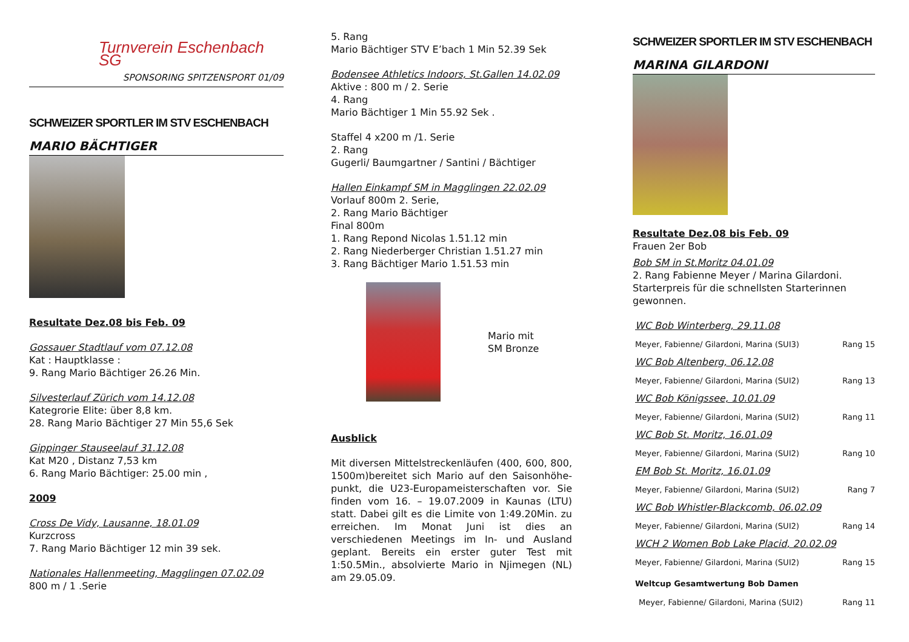Turnverein Eschenbach SG
SPONSORING SPITZENSPORT 01/09
SCHWEIZER SPORTLER IM STV ESCHENBACH
MARIO BÄCHTIGER
Resultate Dez.08 bis Feb. 09
Gossauer Stadtlauf vom 07.12.08
Kat : Hauptklasse :
9. Rang Mario Bächtiger 26.26 Min.
Silvesterlauf Zürich vom 14.12.08
Kategrorie Elite: über 8,8 km.
28. Rang Mario Bächtiger 27 Min 55,6 Sek
Gippinger Stauseelauf 31.12.08
Kat M20 , Distanz 7,53 km
6. Rang Mario Bächtiger: 25.00 min ,
2009
Cross De Vidy, Lausanne, 18.01.09
Kurzcross
7. Rang Mario Bächtiger 12 min 39 sek.
Nationales Hallenmeeting, Magglingen 07.02.09
800 m / 1 .Serie
5. Rang
Mario Bächtiger STV E’bach 1 Min 52.39 Sek
Bodensee Athletics Indoors, St.Gallen 14.02.09
Aktive : 800 m / 2. Serie
4. Rang
Mario Bächtiger 1 Min 55.92 Sek .
Staffel 4 x200 m /1. Serie
2. Rang
Gugerli/ Baumgartner / Santini / Bächtiger
Hallen Einkampf SM in Magglingen 22.02.09
Vorlauf 800m 2. Serie,
2. Rang Mario Bächtiger
Final 800m
1. Rang Repond Nicolas 1.51.12 min
2. Rang Niederberger Christian 1.51.27 min
3. Rang Bächtiger Mario 1.51.53 min
Mario mit
SM Bronze
Ausblick
Mit diversen Mittelstreckenläufen (400, 600, 800, 1500m)bereitet sich Mario auf den Saisonhöhe-punkt, die U23-Europameisterschaften vor. Sie finden vom 16. – 19.07.2009 in Kaunas (LTU) statt. Dabei gilt es die Limite von 1:49.20Min. zu erreichen. Im Monat Juni ist dies an verschiedenen Meetings im In- und Ausland geplant. Bereits ein erster guter Test mit 1:50.5Min., absolvierte Mario in Njimegen (NL) am 29.05.09.
SCHWEIZER SPORTLER IM STV ESCHENBACH
MARINA GILARDONI
Resultate Dez.08 bis Feb. 09
Frauen 2er Bob
Bob SM in St.Moritz 04.01.09
2. Rang Fabienne Meyer / Marina Gilardoni.
Starterpreis für die schnellsten Starterinnen gewonnen.
WC Bob Winterberg, 29.11.08
Meyer, Fabienne/ Gilardoni, Marina (SUI3) Rang 15
WC Bob Altenberg, 06.12.08
Meyer, Fabienne/ Gilardoni, Marina (SUI2) Rang 13
WC Bob Königssee, 10.01.09
Meyer, Fabienne/ Gilardoni, Marina (SUI2) Rang 11
WC Bob St. Moritz, 16.01.09
Meyer, Fabienne/ Gilardoni, Marina (SUI2) Rang 10
EM Bob St. Moritz, 16.01.09
Meyer, Fabienne/ Gilardoni, Marina (SUI2) Rang 7
WC Bob Whistler-Blackcomb, 06.02.09
Meyer, Fabienne/ Gilardoni, Marina (SUI2) Rang 14
WCH 2 Women Bob Lake Placid, 20.02.09
Meyer, Fabienne/ Gilardoni, Marina (SUI2) Rang 15
Weltcup Gesamtwertung Bob Damen
Meyer, Fabienne/ Gilardoni, Marina (SUI2) Rang 11